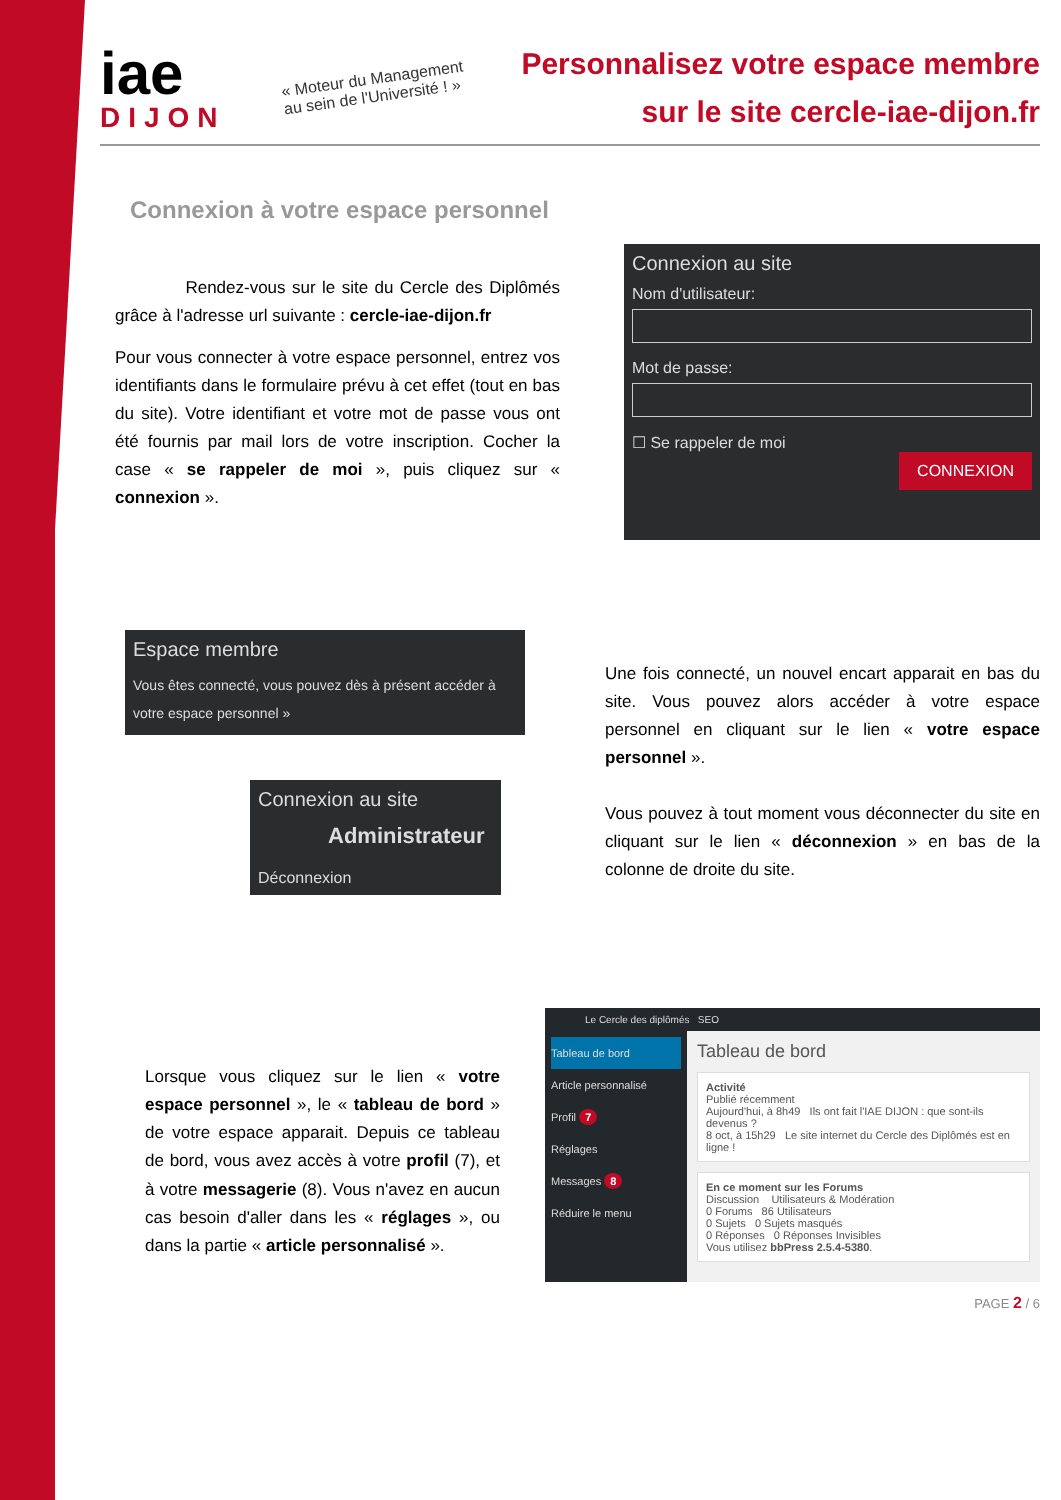iae
DIJON
« Moteur du Management
au sein de l'Université ! »
Personnalisez votre espace membre
sur le site cercle-iae-dijon.fr
Connexion à votre espace personnel
Rendez-vous sur le site du Cercle des Diplômés grâce à l'adresse url suivante : cercle-iae-dijon.fr
Pour vous connecter à votre espace personnel, entrez vos identifiants dans le formulaire prévu à cet effet (tout en bas du site). Votre identifiant et votre mot de passe vous ont été fournis par mail lors de votre inscription. Cocher la case « se rappeler de moi », puis cliquez sur « connexion ».
Connexion au site
Nom d'utilisateur:
Mot de passe:
☐ Se rappeler de moi
CONNEXION
Espace membre
Vous êtes connecté, vous pouvez dès à présent accéder à votre espace personnel »
Connexion au site
Administrateur
Déconnexion
Une fois connecté, un nouvel encart apparait en bas du site. Vous pouvez alors accéder à votre espace personnel en cliquant sur le lien « votre espace personnel ».
Vous pouvez à tout moment vous déconnecter du site en cliquant sur le lien « déconnexion » en bas de la colonne de droite du site.
Lorsque vous cliquez sur le lien « votre espace personnel », le « tableau de bord » de votre espace apparait. Depuis ce tableau de bord, vous avez accès à votre profil (7), et à votre messagerie (8). Vous n'avez en aucun cas besoin d'aller dans les « réglages », ou dans la partie « article personnalisé ».
Le Cercle des diplômés SEO
Tableau de bord
Article personnalisé
Profil 7
Réglages
Messages 8
Réduire le menu
Tableau de bord
Activité
Publié récemment
Aujourd'hui, à 8h49 Ils ont fait l'IAE DIJON : que sont-ils devenus ?
8 oct, à 15h29 Le site internet du Cercle des Diplômés est en ligne !
En ce moment sur les Forums
Discussion Utilisateurs & Modération
0 Forums 86 Utilisateurs
0 Sujets 0 Sujets masqués
0 Réponses 0 Réponses Invisibles
Vous utilisez bbPress 2.5.4-5380.
PAGE 2 / 6